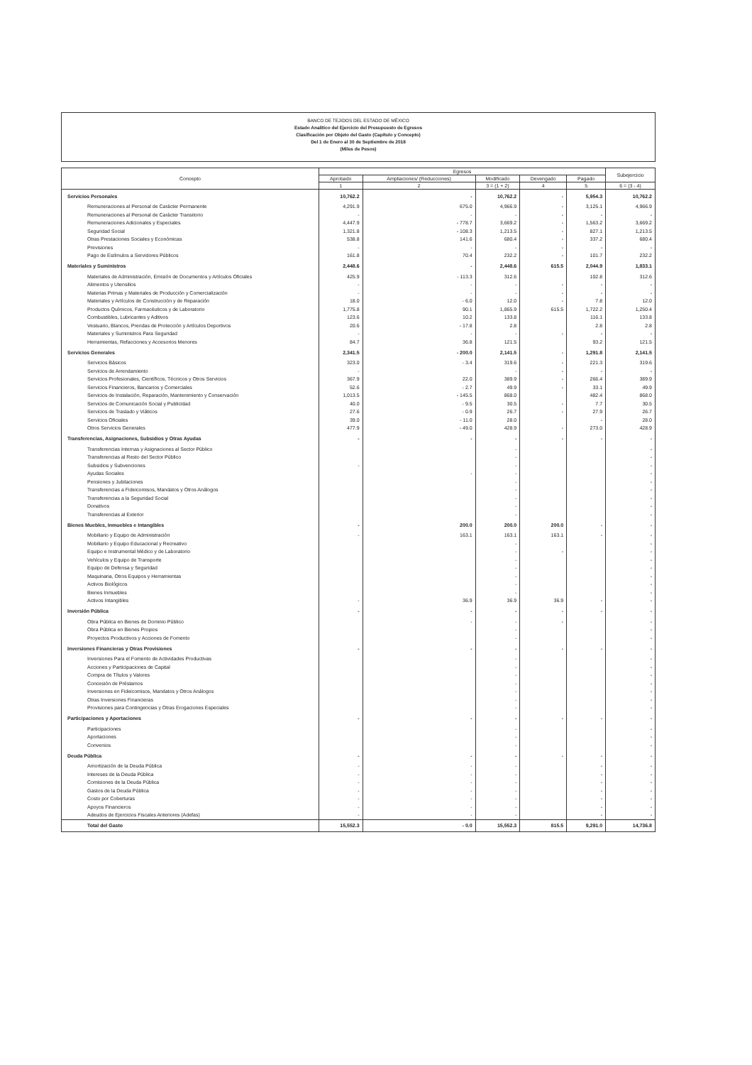BANCO DE TEJIDOS DEL ESTADO DE MÉXICO
Estado Analítico del Ejercicio del Presupuesto de Egresos
Clasificación por Objeto del Gasto (Capítulo y Concepto)
Del 1 de Enero al 30 de Septiembre de 2018
(Miles de Pesos)
| Concepto | Egresos | | | | | Subejercicio |
| --- | --- | --- | --- | --- | --- | --- |
| | Aprobado | Ampliaciones/ (Reducciones) | Modificado | Devengado | Pagado | |
| | 1 | 2 | 3 = (1 + 2) | 4 | 5 | 6 = (3 - 4) |
| Servicios Personales | 10,762.2 | - | 10,762.2 | - | 5,954.3 | 10,762.2 |
| Remuneraciones al Personal de Carácter Permanente | 4,291.9 | 675.0 | 4,966.9 | - | 3,125.1 | 4,966.9 |
| Remuneraciones al Personal de Carácter Transitorio | - | - | - | - | - | - |
| Remuneraciones Adicionales y Especiales | 4,447.9 | - 778.7 | 3,669.2 | - | 1,563.2 | 3,669.2 |
| Seguridad Social | 1,321.8 | - 108.3 | 1,213.5 | - | 827.1 | 1,213.5 |
| Otras Prestaciones Sociales y Económicas | 538.8 | 141.6 | 680.4 | - | 337.2 | 680.4 |
| Previsiones | - | - | - | - | - | - |
| Pago de Estímulos a Servidores Públicos | 161.8 | 70.4 | 232.2 | - | 101.7 | 232.2 |
| Materiales y Suministros | 2,448.6 | - | 2,448.6 | 615.5 | 2,044.9 | 1,833.1 |
| Materiales de Administración, Emisión de Documentos y Artículos Oficiales | 425.9 | - 113.3 | 312.6 | | 102.8 | 312.6 |
| Alimentos y Utensilios | - | - | - | - | - | - |
| Materias Primas y Materiales de Producción y Comercialización | - | - | - | - | - | - |
| Materiales y Artículos de Construcción y de Reparación | 18.0 | - 6.0 | 12.0 | - | 7.8 | 12.0 |
| Productos Químicos, Farmacéuticos y de Laboratorio | 1,775.8 | 90.1 | 1,865.9 | 615.5 | 1,722.2 | 1,250.4 |
| Combustibles, Lubricantes y Aditivos | 123.6 | 10.2 | 133.8 | | 116.1 | 133.8 |
| Vestuario, Blancos, Prendas de Protección y Artículos Deportivos | 20.6 | - 17.8 | 2.8 | | 2.8 | 2.8 |
| Materiales y Suministros Para Seguridad | - | - | - | - | - | - |
| Herramientas, Refacciones y Accesorios Menores | 84.7 | 36.8 | 121.5 | | 93.2 | 121.5 |
| Servicios Generales | 2,341.5 | - 200.0 | 2,141.5 | - | 1,291.8 | 2,141.5 |
| Servicios Básicos | 323.0 | - 3.4 | 319.6 | - | 221.3 | 319.6 |
| Servicios de Arrendamiento | - | | - | - | - | - |
| Servicios Profesionales, Científicos, Técnicos y Otros Servicios | 367.9 | 22.0 | 389.9 | - | 266.4 | 389.9 |
| Servicios Financieros, Bancarios y Comerciales | 52.6 | - 2.7 | 49.9 | - | 33.1 | 49.9 |
| Servicios de Instalación, Reparación, Mantenimiento y Conservación | 1,013.5 | - 145.5 | 868.0 | | 482.4 | 868.0 |
| Servicios de Comunicación Social y Publicidad | 40.0 | - 9.5 | 30.5 | - | 7.7 | 30.5 |
| Servicios de Traslado y Viáticos | 27.6 | - 0.9 | 26.7 | - | 27.9 | 26.7 |
| Servicios Oficiales | 39.0 | - 11.0 | 28.0 | | - | 28.0 |
| Otros Servicios Generales | 477.9 | - 49.0 | 428.9 | - | 273.0 | 428.9 |
| Transferencias, Asignaciones, Subsidios y Otras Ayudas | - | - | - | - | - | - |
| Transferencias Internas y Asignaciones al Sector Público | | | - | | | - |
| Transferencias al Resto del Sector Público | | | - | | | - |
| Subsidios y Subvenciones | - | | - | | | - |
| Ayudas Sociales | | - | - | | | - |
| Pensiones y Jubilaciones | | | - | | | - |
| Transferencias a Fideicomisos, Mandatos y Otros Análogos | | | - | | | - |
| Transferencias a la Seguridad Social | | | - | | | - |
| Donativos | | | - | | | - |
| Transferencias al Exterior | | | - | | | - |
| Bienes Muebles, Inmuebles e Intangibles | - | 200.0 | 200.0 | 200.0 | - | - |
| Mobiliario y Equipo de Administración | - | 163.1 | 163.1 | 163.1 | - | - |
| Mobiliario y Equipo Educacional y Recreativo | | | - | | | - |
| Equipo e Instrumental Médico y de Laboratorio | | | - | - | | - |
| Vehículos y Equipo de Transporte | | | - | | | - |
| Equipo de Defensa y Seguridad | | | - | | | - |
| Maquinaria, Otros Equipos y Herramientas | | | - | | | - |
| Activos Biológicos | | | - | | | - |
| Bienes Inmuebles | | | - | | | - |
| Activos Intangibles | - | 36.9 | 36.9 | 36.9 | - | - |
| Inversión Pública | - | - | - | - | - | - |
| Obra Pública en Bienes de Dominio Público | | - | - | - | | - |
| Obra Pública en Bienes Propios | | | - | | | - |
| Proyectos Productivos y Acciones de Fomento | | | - | | | - |
| Inversiones Financieras y Otras Provisiones | - | - | - | - | - | - |
| Inversiones Para el Fomento de Actividades Productivas | | | - | | | - |
| Acciones y Participaciones de Capital | | | - | | | - |
| Compra de Títulos y Valores | | | - | | | - |
| Concesión de Préstamos | | | - | | | - |
| Inversiones en Fideicomisos, Mandatos y Otros Análogos | | | - | | | - |
| Otras Inversiones Financieras | | | - | | | - |
| Provisiones para Contingencias y Otras Erogaciones Especiales | | | - | | | - |
| Participaciones y Aportaciones | - | - | - | - | - | - |
| Participaciones | | | - | | | - |
| Aportaciones | | | - | | | - |
| Convenios | | | - | | | - |
| Deuda Pública | - | - | - | - | - | - |
| Amortización de la Deuda Pública | - | - | - | | - | - |
| Intereses de la Deuda Pública | - | - | - | | - | - |
| Comisiones de la Deuda Pública | - | - | - | | - | - |
| Gastos de la Deuda Pública | - | - | - | | - | - |
| Costo por Coberturas | - | - | - | | - | - |
| Apoyos Financieros | - | - | - | | - | - |
| Adeudos de Ejercicios Fiscales Anteriores (Adefas) | - | - | - | | - | - |
| Total del Gasto | 15,552.3 | - 0.0 | 15,552.3 | 815.5 | 9,291.0 | 14,736.8 |